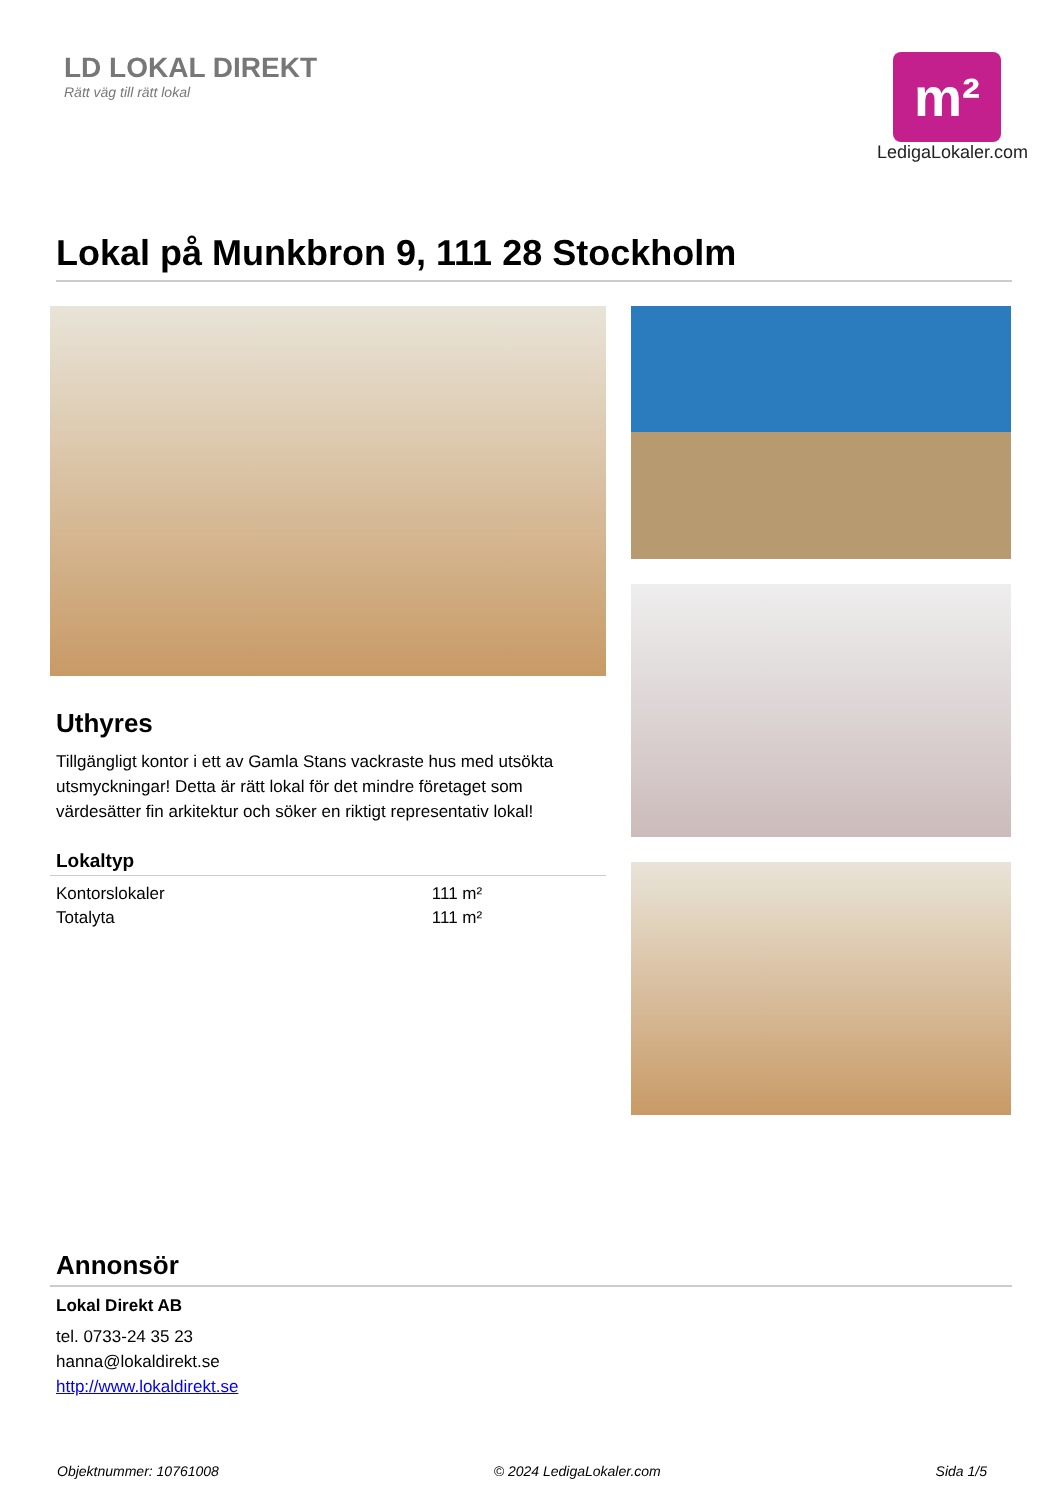LD LOKAL DIREKT
Rätt väg till rätt lokal
m²
LedigaLokaler.com
Lokal på Munkbron 9, 111 28 Stockholm
Uthyres
Tillgängligt kontor i ett av Gamla Stans vackraste hus med utsökta utsmyckningar! Detta är rätt lokal för det mindre företaget som värdesätter fin arkitektur och söker en riktigt representativ lokal!
Lokaltyp
| Kontorslokaler | 111 m² |
| Totalyta | 111 m² |
Annonsör
Lokal Direkt AB
tel. 0733-24 35 23
hanna@lokaldirekt.se
http://www.lokaldirekt.se
Objektnummer: 10761008 © 2024 LedigaLokaler.com Sida 1/5